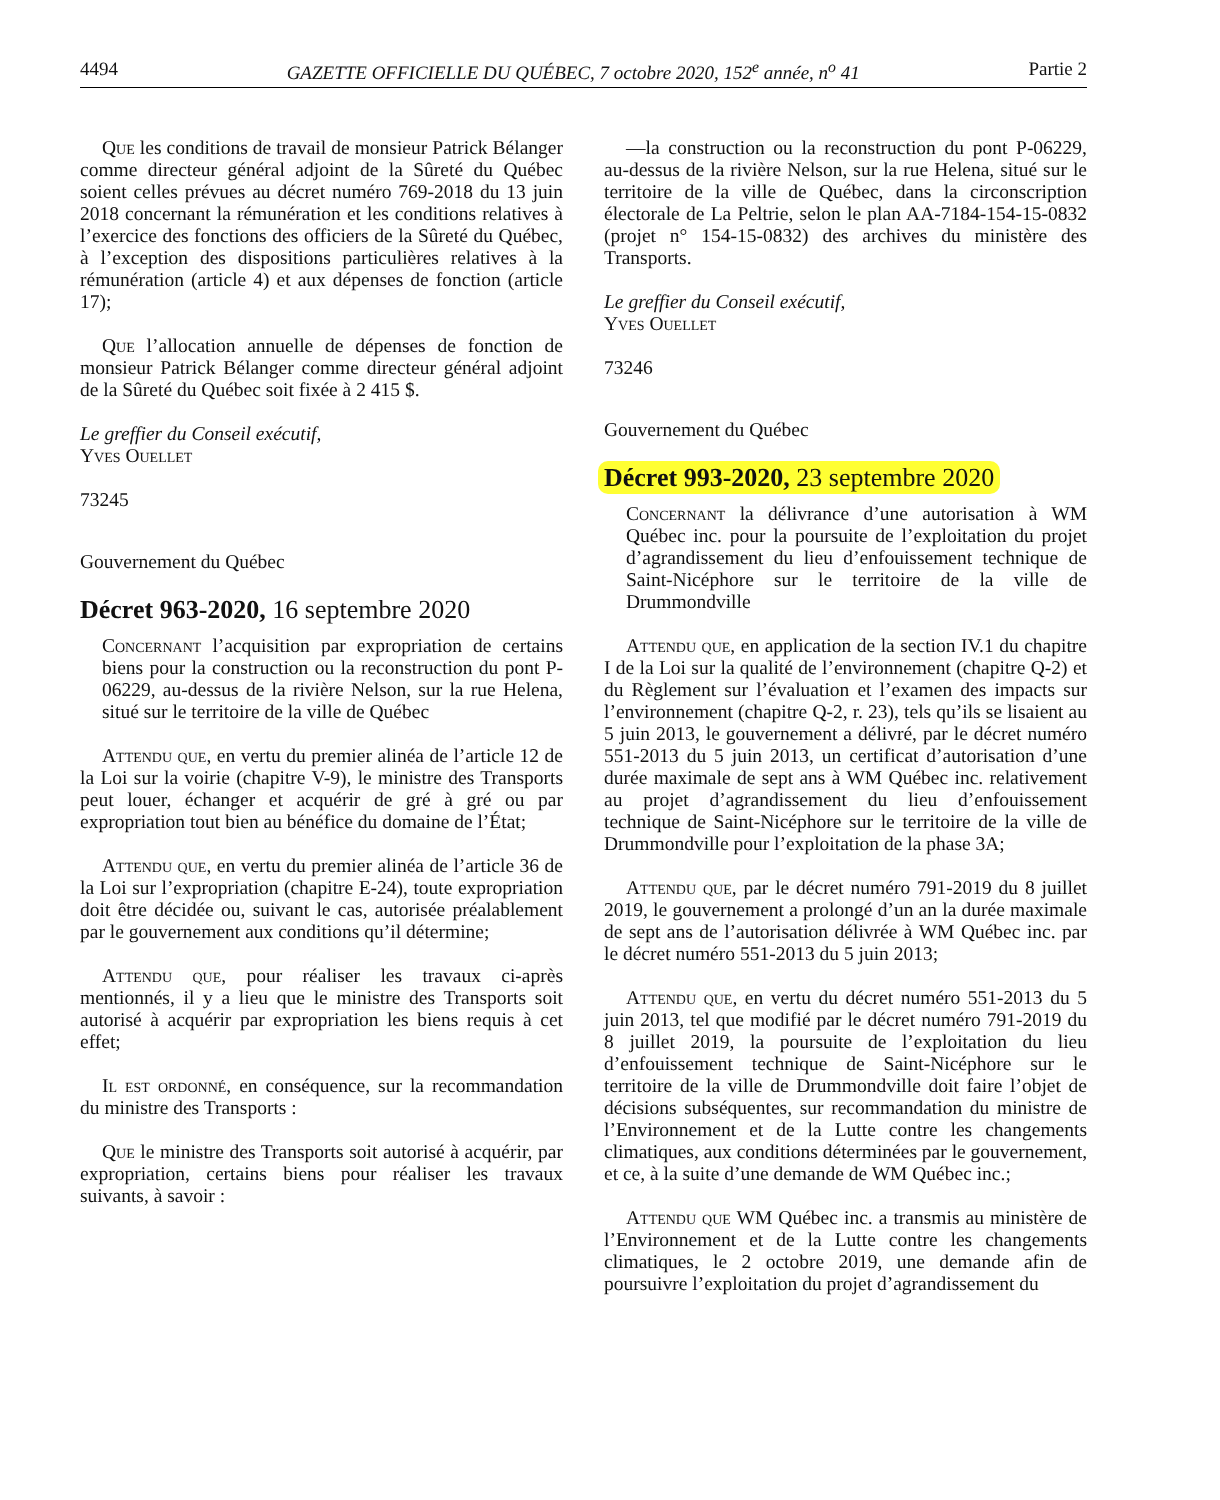4494 GAZETTE OFFICIELLE DU QUÉBEC, 7 octobre 2020, 152<sup>e</sup> année, n<sup>o</sup> 41 Partie 2
Que les conditions de travail de monsieur Patrick Bélanger comme directeur général adjoint de la Sûreté du Québec soient celles prévues au décret numéro 769-2018 du 13 juin 2018 concernant la rémunération et les conditions relatives à l’exercice des fonctions des officiers de la Sûreté du Québec, à l’exception des dispositions particulières relatives à la rémunération (article 4) et aux dépenses de fonction (article 17);
Que l’allocation annuelle de dépenses de fonction de monsieur Patrick Bélanger comme directeur général adjoint de la Sûreté du Québec soit fixée à 2 415 $.
Le greffier du Conseil exécutif,
Yves Ouellet
73245
Gouvernement du Québec
Décret 963-2020, 16 septembre 2020
Concernant l’acquisition par expropriation de certains biens pour la construction ou la reconstruction du pont P-06229, au-dessus de la rivière Nelson, sur la rue Helena, situé sur le territoire de la ville de Québec
Attendu que, en vertu du premier alinéa de l’article 12 de la Loi sur la voirie (chapitre V-9), le ministre des Transports peut louer, échanger et acquérir de gré à gré ou par expropriation tout bien au bénéfice du domaine de l’État;
Attendu que, en vertu du premier alinéa de l’article 36 de la Loi sur l’expropriation (chapitre E-24), toute expropriation doit être décidée ou, suivant le cas, autorisée préalablement par le gouvernement aux conditions qu’il détermine;
Attendu que, pour réaliser les travaux ci-après mentionnés, il y a lieu que le ministre des Transports soit autorisé à acquérir par expropriation les biens requis à cet effet;
Il est ordonné, en conséquence, sur la recommandation du ministre des Transports :
Que le ministre des Transports soit autorisé à acquérir, par expropriation, certains biens pour réaliser les travaux suivants, à savoir :
—la construction ou la reconstruction du pont P-06229, au-dessus de la rivière Nelson, sur la rue Helena, situé sur le territoire de la ville de Québec, dans la circonscription électorale de La Peltrie, selon le plan AA-7184-154-15-0832 (projet n° 154-15-0832) des archives du ministère des Transports.
Le greffier du Conseil exécutif,
Yves Ouellet
73246
Gouvernement du Québec
Décret 993-2020, 23 septembre 2020
Concernant la délivrance d’une autorisation à WM Québec inc. pour la poursuite de l’exploitation du projet d’agrandissement du lieu d’enfouissement technique de Saint-Nicéphore sur le territoire de la ville de Drummondville
Attendu que, en application de la section IV.1 du chapitre I de la Loi sur la qualité de l’environnement (chapitre Q-2) et du Règlement sur l’évaluation et l’examen des impacts sur l’environnement (chapitre Q-2, r. 23), tels qu’ils se lisaient au 5 juin 2013, le gouvernement a délivré, par le décret numéro 551-2013 du 5 juin 2013, un certificat d’autorisation d’une durée maximale de sept ans à WM Québec inc. relativement au projet d’agrandissement du lieu d’enfouissement technique de Saint-Nicéphore sur le territoire de la ville de Drummondville pour l’exploitation de la phase 3A;
Attendu que, par le décret numéro 791-2019 du 8 juillet 2019, le gouvernement a prolongé d’un an la durée maximale de sept ans de l’autorisation délivrée à WM Québec inc. par le décret numéro 551-2013 du 5 juin 2013;
Attendu que, en vertu du décret numéro 551-2013 du 5 juin 2013, tel que modifié par le décret numéro 791-2019 du 8 juillet 2019, la poursuite de l’exploitation du lieu d’enfouissement technique de Saint-Nicéphore sur le territoire de la ville de Drummondville doit faire l’objet de décisions subséquentes, sur recommandation du ministre de l’Environnement et de la Lutte contre les changements climatiques, aux conditions déterminées par le gouvernement, et ce, à la suite d’une demande de WM Québec inc.;
Attendu que WM Québec inc. a transmis au ministère de l’Environnement et de la Lutte contre les changements climatiques, le 2 octobre 2019, une demande afin de poursuivre l’exploitation du projet d’agrandissement du